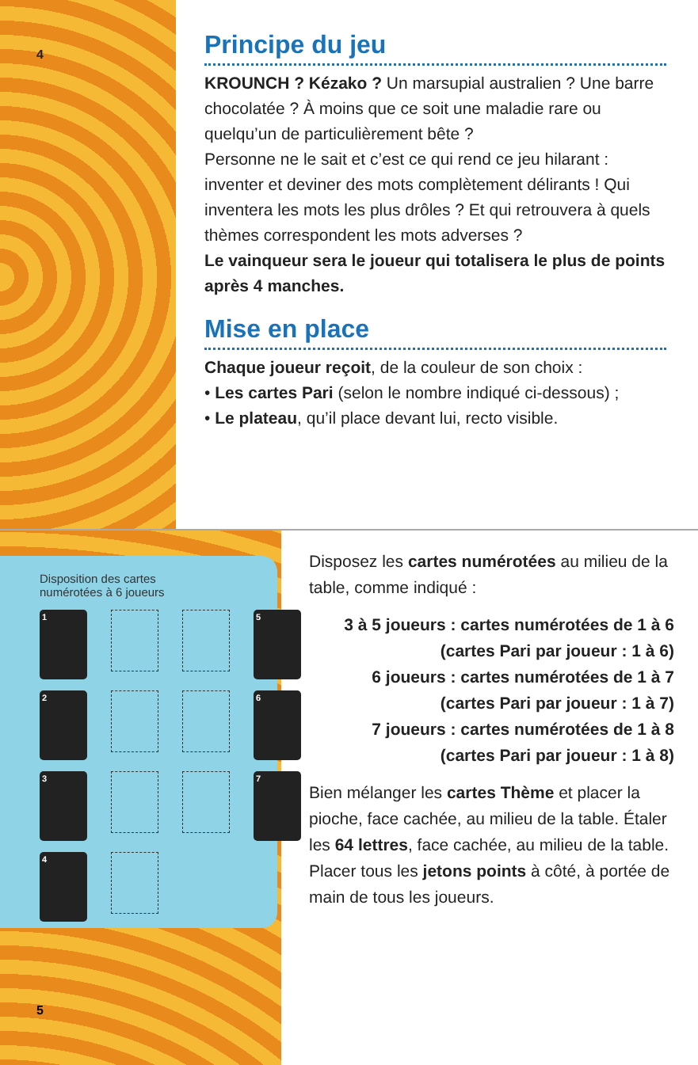4
Principe du jeu
KROUNCH ? Kézako ? Un marsupial australien ? Une barre chocolatée ? À moins que ce soit une maladie rare ou quelqu’un de particulièrement bête ?
Personne ne le sait et c’est ce qui rend ce jeu hilarant : inventer et deviner des mots complètement délirants ! Qui inventera les mots les plus drôles ? Et qui retrouvera à quels thèmes correspondent les mots adverses ?
Le vainqueur sera le joueur qui totalisera le plus de points après 4 manches.
Mise en place
Chaque joueur reçoit, de la couleur de son choix :
• Les cartes Pari (selon le nombre indiqué ci-dessous) ;
• Le plateau, qu’il place devant lui, recto visible.
Disposition des cartes
numérotées à 6 joueurs
1
5
2
6
3
7
4
5
Disposez les cartes numérotées au milieu de la table, comme indiqué :
3 à 5 joueurs : cartes numérotées de 1 à 6
(cartes Pari par joueur : 1 à 6)
6 joueurs : cartes numérotées de 1 à 7
(cartes Pari par joueur : 1 à 7)
7 joueurs : cartes numérotées de 1 à 8
(cartes Pari par joueur : 1 à 8)
Bien mélanger les cartes Thème et placer la pioche, face cachée, au milieu de la table. Étaler les 64 lettres, face cachée, au milieu de la table.
Placer tous les jetons points à côté, à portée de main de tous les joueurs.